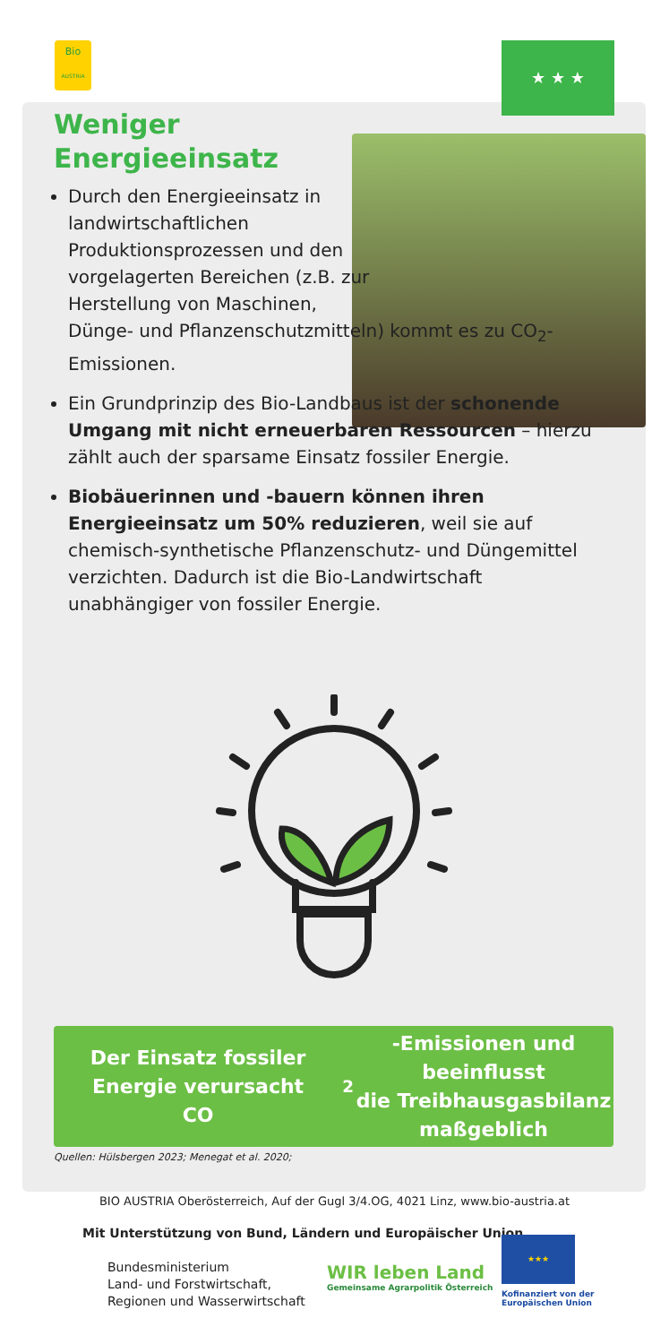Bio
AUSTRIA
★ ★ ★
Weniger
Energieeinsatz
Durch den Energieeinsatz in landwirtschaftlichen Produktionsprozessen und den vorgelagerten Bereichen (z.B. zur Herstellung von Maschinen,
Dünge- und Pflanzenschutzmitteln) kommt es zu CO<sub>2</sub>-Emissionen.
Ein Grundprinzip des Bio-Landbaus ist der schonende Umgang mit nicht erneuerbaren Ressourcen – hierzu zählt auch der sparsame Einsatz fossiler Energie.
Biobäuerinnen und -bauern können ihren Energieeinsatz um 50% reduzieren, weil sie auf chemisch-synthetische Pflanzenschutz- und Düngemittel verzichten. Dadurch ist die Bio-Landwirtschaft unabhängiger von fossiler Energie.
Der Einsatz fossiler Energie verursacht
CO<sub>2</sub>-Emissionen und beeinflusst
die Treibhausgasbilanz maßgeblich
Quellen: Hülsbergen 2023; Menegat et al. 2020;
BIO AUSTRIA Oberösterreich, Auf der Gugl 3/4.OG, 4021 Linz, www.bio-austria.at
Mit Unterstützung von Bund, Ländern und Europäischer Union
Bundesministerium
Land- und Forstwirtschaft,
Regionen und Wasserwirtschaft
WIR leben Land
Gemeinsame Agrarpolitik Österreich
★★★
Kofinanziert von der
Europäischen Union